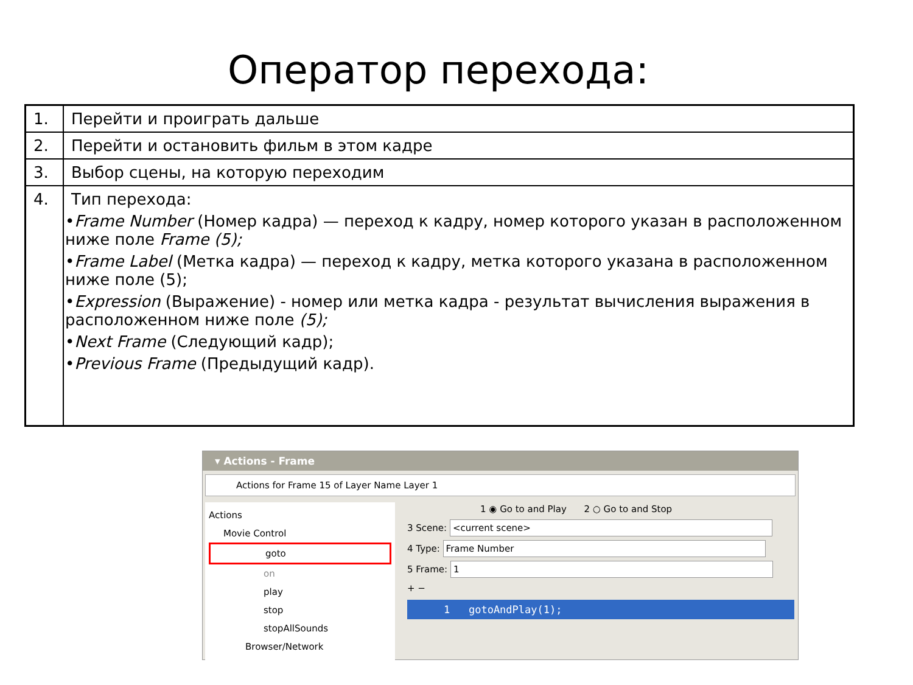Оператор перехода:
| 1. | Перейти и проиграть дальше |
| 2. | Перейти и остановить фильм в этом кадре |
| 3. | Выбор сцены, на которую переходим |
| 4. | Тип перехода: • Frame Number (Номер кадра) — переход к кадру, номер которого указан в расположенном ниже поле Frame (5); • Frame Label (Метка кадра) — переход к кадру, метка которого указана в расположенном ниже поле (5); • Expression (Выражение) - номер или метка кадра - результат вычисления выражения в расположенном ниже поле (5); • Next Frame (Следующий кадр); • Previous Frame (Предыдущий кадр). |
▾ Actions - Frame
Actions for Frame 15 of Layer Name Layer 1
Actions
Movie Control
goto
on
play
stop
stopAllSounds
Browser/Network
1 ◉ Go to and Play 2 ○ Go to and Stop
3 Scene: <current scene>
4 Type: Frame Number
5 Frame: 1
+ −
1 gotoAndPlay(1);